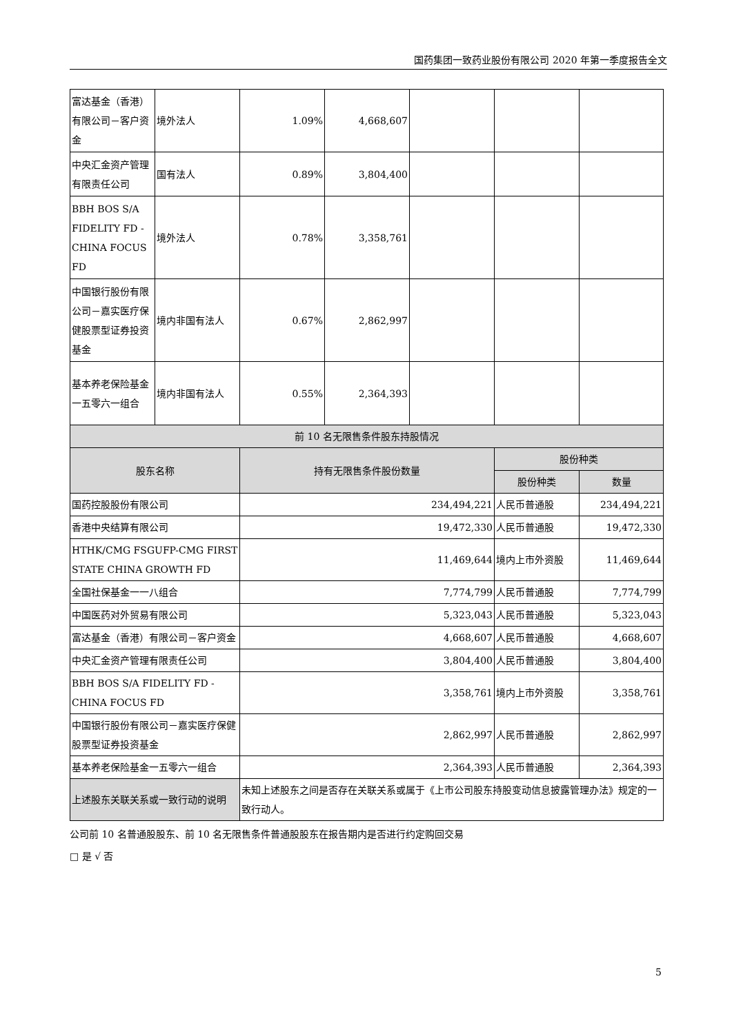国药集团一致药业股份有限公司 2020 年第一季度报告全文
| 富达基金（香港）有限公司－客户资金 | 境外法人 | 1.09% | 4,668,607 | | | |
| 中央汇金资产管理有限责任公司 | 国有法人 | 0.89% | 3,804,400 | | | |
| BBH BOS S/A FIDELITY FD - CHINA FOCUS FD | 境外法人 | 0.78% | 3,358,761 | | | |
| 中国银行股份有限公司－嘉实医疗保健股票型证券投资基金 | 境内非国有法人 | 0.67% | 2,862,997 | | | |
| 基本养老保险基金一五零六一组合 | 境内非国有法人 | 0.55% | 2,364,393 | | | |
| 前 10 名无限售条件股东持股情况 | | | | | | |
| 股东名称 | | 持有无限售条件股份数量 | | | 股份种类 | |
| | | | | | 股份种类 | 数量 |
| 国药控股股份有限公司 | | 234,494,221 | | | 人民币普通股 | 234,494,221 |
| 香港中央结算有限公司 | | 19,472,330 | | | 人民币普通股 | 19,472,330 |
| HTHK/CMG FSGUFP-CMG FIRST STATE CHINA GROWTH FD | | 11,469,644 | | | 境内上市外资股 | 11,469,644 |
| 全国社保基金一一八组合 | | 7,774,799 | | | 人民币普通股 | 7,774,799 |
| 中国医药对外贸易有限公司 | | 5,323,043 | | | 人民币普通股 | 5,323,043 |
| 富达基金（香港）有限公司－客户资金 | | 4,668,607 | | | 人民币普通股 | 4,668,607 |
| 中央汇金资产管理有限责任公司 | | 3,804,400 | | | 人民币普通股 | 3,804,400 |
| BBH BOS S/A FIDELITY FD - CHINA FOCUS FD | | 3,358,761 | | | 境内上市外资股 | 3,358,761 |
| 中国银行股份有限公司－嘉实医疗保健股票型证券投资基金 | | 2,862,997 | | | 人民币普通股 | 2,862,997 |
| 基本养老保险基金一五零六一组合 | | 2,364,393 | | | 人民币普通股 | 2,364,393 |
| 上述股东关联关系或一致行动的说明 | | 未知上述股东之间是否存在关联关系或属于《上市公司股东持股变动信息披露管理办法》规定的一致行动人。 | | | | |
公司前 10 名普通股股东、前 10 名无限售条件普通股股东在报告期内是否进行约定购回交易
□ 是 √ 否
5